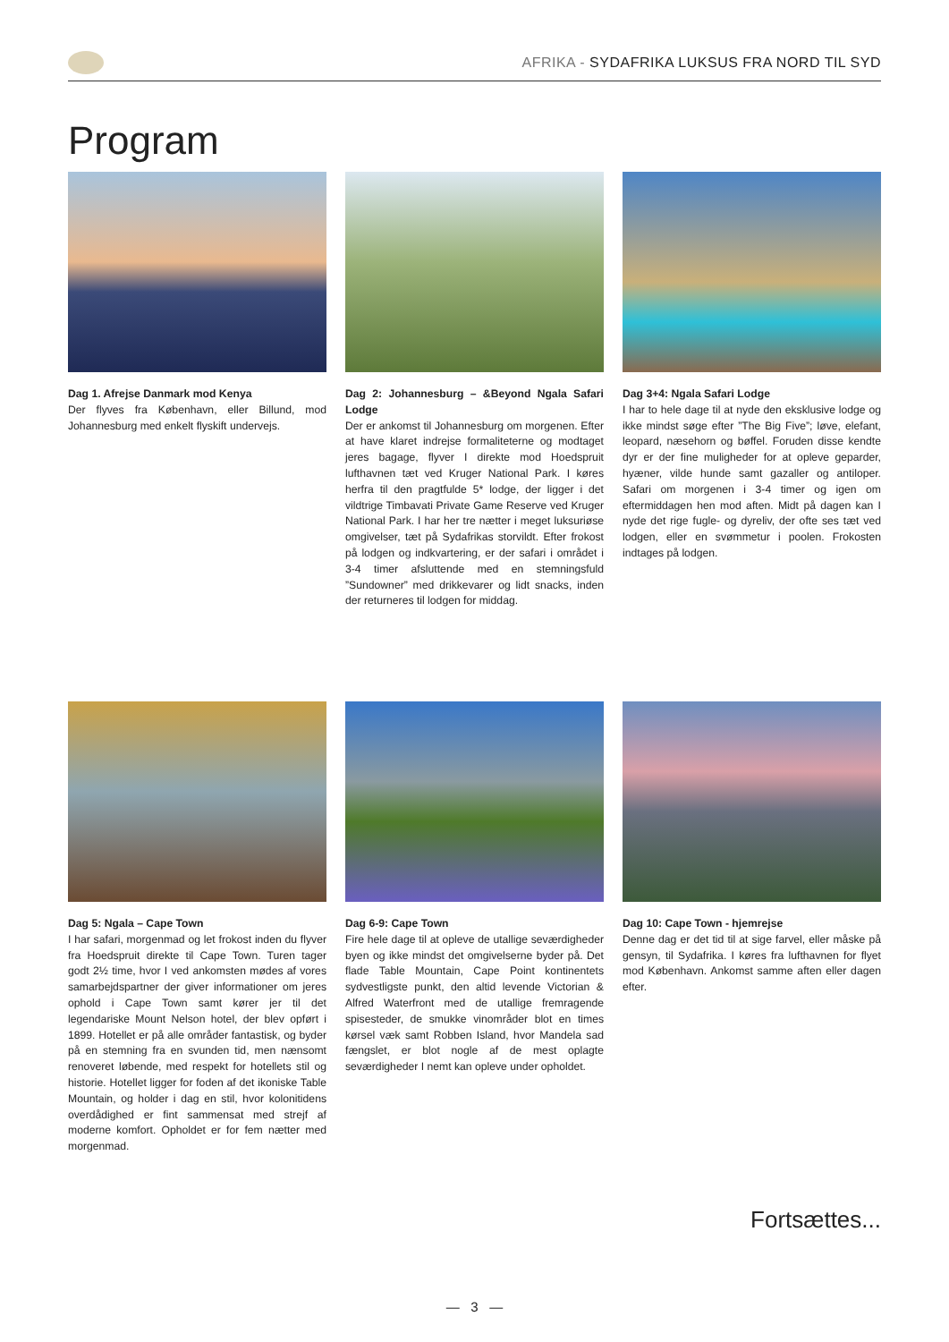AFRIKA - SYDAFRIKA LUKSUS FRA NORD TIL SYD
Program
Dag 1. Afrejse Danmark mod Kenya
Der flyves fra København, eller Billund, mod Johannesburg med enkelt flyskift undervejs.
Dag 2: Johannesburg – &Beyond Ngala Safari Lodge
Der er ankomst til Johannesburg om morgenen. Efter at have klaret indrejse formaliteterne og modtaget jeres bagage, flyver I direkte mod Hoedspruit lufthavnen tæt ved Kruger National Park. I køres herfra til den pragtfulde 5* lodge, der ligger i det vildtrige Timbavati Private Game Reserve ved Kruger National Park. I har her tre nætter i meget luksuriøse omgivelser, tæt på Sydafrikas storvildt. Efter frokost på lodgen og indkvartering, er der safari i området i 3-4 timer afsluttende med en stemningsfuld ”Sundowner” med drikkevarer og lidt snacks, inden der returneres til lodgen for middag.
Dag 3+4: Ngala Safari Lodge
I har to hele dage til at nyde den eksklusive lodge og ikke mindst søge efter ”The Big Five”; løve, elefant, leopard, næsehorn og bøffel. Foruden disse kendte dyr er der fine muligheder for at opleve geparder, hyæner, vilde hunde samt gazaller og antiloper. Safari om morgenen i 3-4 timer og igen om eftermiddagen hen mod aften. Midt på dagen kan I nyde det rige fugle- og dyreliv, der ofte ses tæt ved lodgen, eller en svømmetur i poolen. Frokosten indtages på lodgen.
Dag 5: Ngala – Cape Town
I har safari, morgenmad og let frokost inden du flyver fra Hoedspruit direkte til Cape Town. Turen tager godt 2½ time, hvor I ved ankomsten mødes af vores samarbejdspartner der giver informationer om jeres ophold i Cape Town samt kører jer til det legendariske Mount Nelson hotel, der blev opført i 1899. Hotellet er på alle områder fantastisk, og byder på en stemning fra en svunden tid, men nænsomt renoveret løbende, med respekt for hotellets stil og historie. Hotellet ligger for foden af det ikoniske Table Mountain, og holder i dag en stil, hvor kolonitidens overdådighed er fint sammensat med strejf af moderne komfort. Opholdet er for fem nætter med morgenmad.
Dag 6-9: Cape Town
Fire hele dage til at opleve de utallige seværdigheder byen og ikke mindst det omgivelserne byder på. Det flade Table Mountain, Cape Point kontinentets sydvestligste punkt, den altid levende Victorian & Alfred Waterfront med de utallige fremragende spisesteder, de smukke vinområder blot en times kørsel væk samt Robben Island, hvor Mandela sad fængslet, er blot nogle af de mest oplagte seværdigheder I nemt kan opleve under opholdet.
Dag 10: Cape Town - hjemrejse
Denne dag er det tid til at sige farvel, eller måske på gensyn, til Sydafrika. I køres fra lufthavnen for flyet mod København. Ankomst samme aften eller dagen efter.
Fortsættes...
— 3 —